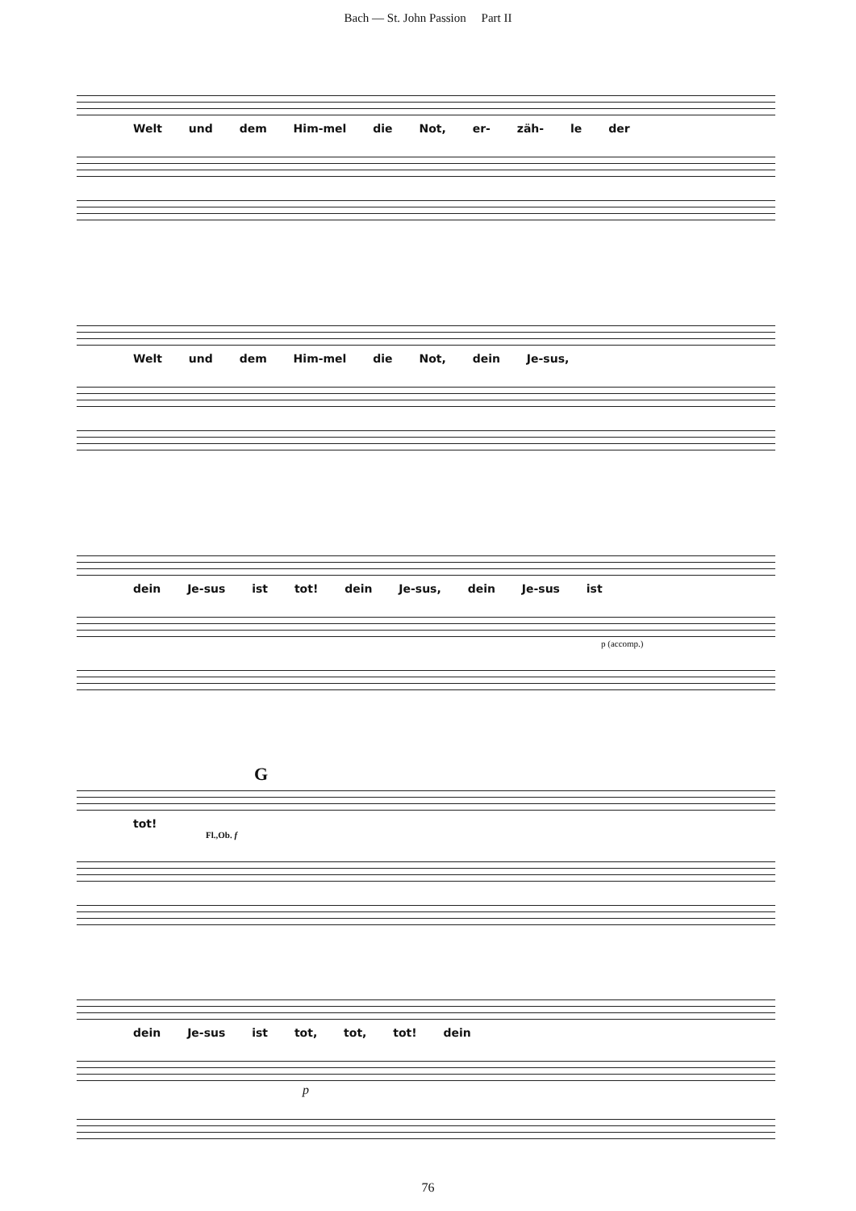Bach — St. John Passion Part II
Welt und dem Him-mel die Not, er- zäh- le der
Welt und dem Him-mel die Not, dein Je-sus,
dein Je-sus ist tot! dein Je-sus, dein Je-sus ist
p (accomp.)
G
tot!
Fl.,Ob. f
dein Je-sus ist tot, tot, tot! dein
p
76